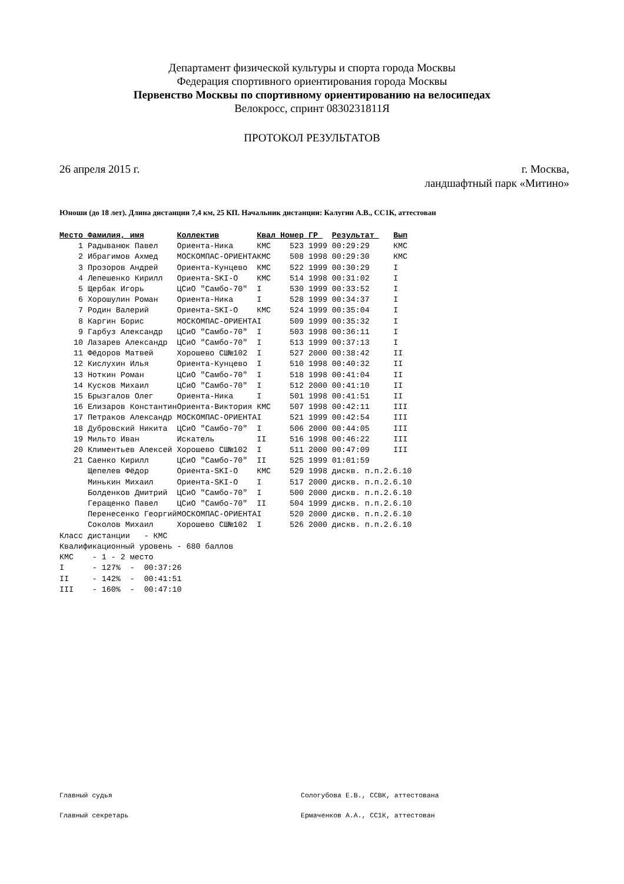Департамент физической культуры и спорта города Москвы
Федерация спортивного ориентирования города Москвы
Первенство Москвы по спортивному ориентированию на велосипедах
Велокросс, спринт 0830231811Я
ПРОТОКОЛ РЕЗУЛЬТАТОВ
26 апреля 2015 г. г. Москва,
ландшафтный парк «Митино»
Юноши (до 18 лет). Длина дистанции 7,4 км, 25 КП. Начальник дистанции: Калугин А.В., СС1К, аттестован
| Место | Фамилия, имя | Коллектив | Квал | Номер | ГР | Результат | Вып |
| --- | --- | --- | --- | --- | --- | --- | --- |
| 1 | Радыванюк Павел | Ориента-Ника | КМС | 523 | 1999 | 00:29:29 | КМС |
| 2 | Ибрагимов Ахмед | МОСКОМПАС-ОРИЕНТА | КМС | 508 | 1998 | 00:29:30 | КМС |
| 3 | Прозоров Андрей | Ориента-Кунцево | КМС | 522 | 1999 | 00:30:29 | I |
| 4 | Лепешенко Кирилл | Ориента-SKI-O | КМС | 514 | 1998 | 00:31:02 | I |
| 5 | Щербак Игорь | ЦСиО "Самбо-70" | I | 530 | 1999 | 00:33:52 | I |
| 6 | Хорошулин Роман | Ориента-Ника | I | 528 | 1999 | 00:34:37 | I |
| 7 | Родин Валерий | Ориента-SKI-O | КМС | 524 | 1999 | 00:35:04 | I |
| 8 | Каргин Борис | МОСКОМПАС-ОРИЕНТА | I | 509 | 1999 | 00:35:32 | I |
| 9 | Гарбуз Александр | ЦСиО "Самбо-70" | I | 503 | 1998 | 00:36:11 | I |
| 10 | Лазарев Александр | ЦСиО "Самбо-70" | I | 513 | 1999 | 00:37:13 | I |
| 11 | Фёдоров Матвей | Хорошево СШ№102 | I | 527 | 2000 | 00:38:42 | II |
| 12 | Кислухин Илья | Ориента-Кунцево | I | 510 | 1998 | 00:40:32 | II |
| 13 | Ноткин Роман | ЦСиО "Самбо-70" | I | 518 | 1998 | 00:41:04 | II |
| 14 | Кусков Михаил | ЦСиО "Самбо-70" | I | 512 | 2000 | 00:41:10 | II |
| 15 | Брызгалов Олег | Ориента-Ника | I | 501 | 1998 | 00:41:51 | II |
| 16 | Елизаров Константин | Ориента-Виктория | КМС | 507 | 1998 | 00:42:11 | III |
| 17 | Петраков Александр | МОСКОМПАС-ОРИЕНТА | I | 521 | 1999 | 00:42:54 | III |
| 18 | Дубровский Никита | ЦСиО "Самбо-70" | I | 506 | 2000 | 00:44:05 | III |
| 19 | Мильто Иван | Искатель | II | 516 | 1998 | 00:46:22 | III |
| 20 | Климентьев Алексей | Хорошево СШ№102 | I | 511 | 2000 | 00:47:09 | III |
| 21 | Саенко Кирилл | ЦСиО "Самбо-70" | II | 525 | 1999 | 01:01:59 | |
| | Щепелев Фёдор | Ориента-SKI-O | КМС | 529 | 1998 | дискв. п.п.2.6.10 | |
| | Минькин Михаил | Ориента-SKI-O | I | 517 | 2000 | дискв. п.п.2.6.10 | |
| | Болденков Дмитрий | ЦСиО "Самбо-70" | I | 500 | 2000 | дискв. п.п.2.6.10 | |
| | Геращенко Павел | ЦСиО "Самбо-70" | II | 504 | 1999 | дискв. п.п.2.6.10 | |
| | Перенесенко Георгий | МОСКОМПАС-ОРИЕНТА | I | 520 | 2000 | дискв. п.п.2.6.10 | |
| | Соколов Михаил | Хорошево СШ№102 | I | 526 | 2000 | дискв. п.п.2.6.10 | |
Класс дистанции - КМС Квалификационный уровень - 680 баллов КМС - 1 - 2 место I - 127% - 00:37:26 II - 142% - 00:41:51 III - 160% - 00:47:10
Главный судья Сологубова Е.В., ССВК, аттестована
Главный секретарь Ермаченков А.А., СС1К, аттестован